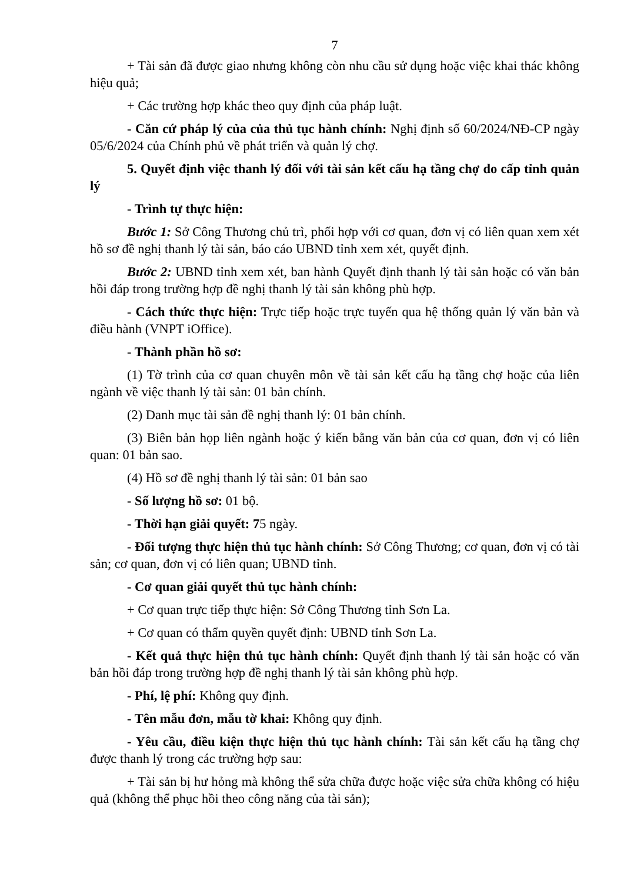7
+ Tài sản đã được giao nhưng không còn nhu cầu sử dụng hoặc việc khai thác không hiệu quả;
+ Các trường hợp khác theo quy định của pháp luật.
- Căn cứ pháp lý của của thủ tục hành chính: Nghị định số 60/2024/NĐ-CP ngày 05/6/2024 của Chính phủ về phát triển và quản lý chợ.
5. Quyết định việc thanh lý đối với tài sản kết cấu hạ tầng chợ do cấp tỉnh quản lý
- Trình tự thực hiện:
Bước 1: Sở Công Thương chủ trì, phối hợp với cơ quan, đơn vị có liên quan xem xét hồ sơ đề nghị thanh lý tài sản, báo cáo UBND tỉnh xem xét, quyết định.
Bước 2: UBND tỉnh xem xét, ban hành Quyết định thanh lý tài sản hoặc có văn bản hồi đáp trong trường hợp đề nghị thanh lý tài sản không phù hợp.
- Cách thức thực hiện: Trực tiếp hoặc trực tuyến qua hệ thống quản lý văn bản và điều hành (VNPT iOffice).
- Thành phần hồ sơ:
(1) Tờ trình của cơ quan chuyên môn về tài sản kết cấu hạ tầng chợ hoặc của liên ngành về việc thanh lý tài sản: 01 bản chính.
(2) Danh mục tài sản đề nghị thanh lý: 01 bản chính.
(3) Biên bản họp liên ngành hoặc ý kiến bằng văn bản của cơ quan, đơn vị có liên quan: 01 bản sao.
(4) Hồ sơ đề nghị thanh lý tài sản: 01 bản sao
- Số lượng hồ sơ: 01 bộ.
- Thời hạn giải quyết: 75 ngày.
- Đối tượng thực hiện thủ tục hành chính: Sở Công Thương; cơ quan, đơn vị có tài sản; cơ quan, đơn vị có liên quan; UBND tỉnh.
- Cơ quan giải quyết thủ tục hành chính:
+ Cơ quan trực tiếp thực hiện: Sở Công Thương tỉnh Sơn La.
+ Cơ quan có thẩm quyền quyết định: UBND tỉnh Sơn La.
- Kết quả thực hiện thủ tục hành chính: Quyết định thanh lý tài sản hoặc có văn bản hồi đáp trong trường hợp đề nghị thanh lý tài sản không phù hợp.
- Phí, lệ phí: Không quy định.
- Tên mẫu đơn, mẫu tờ khai: Không quy định.
- Yêu cầu, điều kiện thực hiện thủ tục hành chính: Tài sản kết cấu hạ tầng chợ được thanh lý trong các trường hợp sau:
+ Tài sản bị hư hỏng mà không thể sửa chữa được hoặc việc sửa chữa không có hiệu quả (không thể phục hồi theo công năng của tài sản);